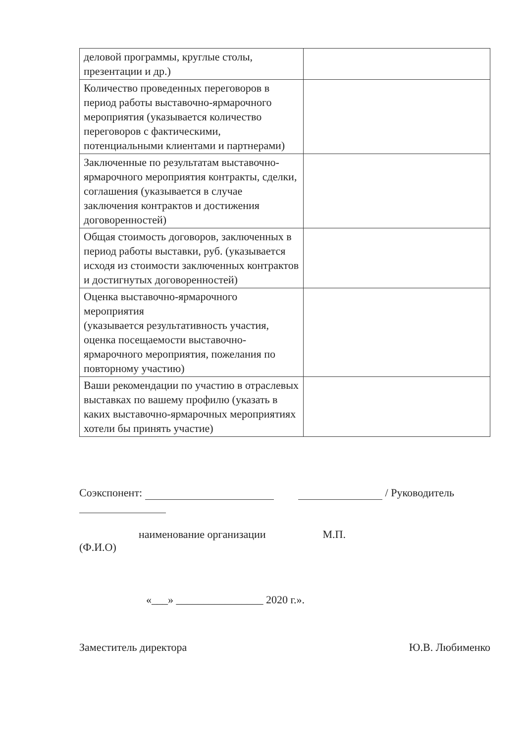| деловой программы, круглые столы, презентации и др.) | |
| Количество проведенных переговоров в период работы выставочно-ярмарочного мероприятия (указывается количество переговоров с фактическими, потенциальными клиентами и партнерами) | |
| Заключенные по результатам выставочно-ярмарочного мероприятия контракты, сделки, соглашения (указывается в случае заключения контрактов и достижения договоренностей) | |
| Общая стоимость договоров, заключенных в период работы выставки, руб. (указывается исходя из стоимости заключенных контрактов и достигнутых договоренностей) | |
| Оценка выставочно-ярмарочного мероприятия (указывается результативность участия, оценка посещаемости выставочно-ярмарочного мероприятия, пожелания по повторному участию) | |
| Ваши рекомендации по участию в отраслевых выставках по вашему профилю (указать в каких выставочно-ярмарочных мероприятиях хотели бы принять участие) | |
Соэкспонент: / Руководитель
наименование организации М.П.
(Ф.И.О)
«___» ________________ 2020 г.».
Заместитель директора Ю.В. Любименко